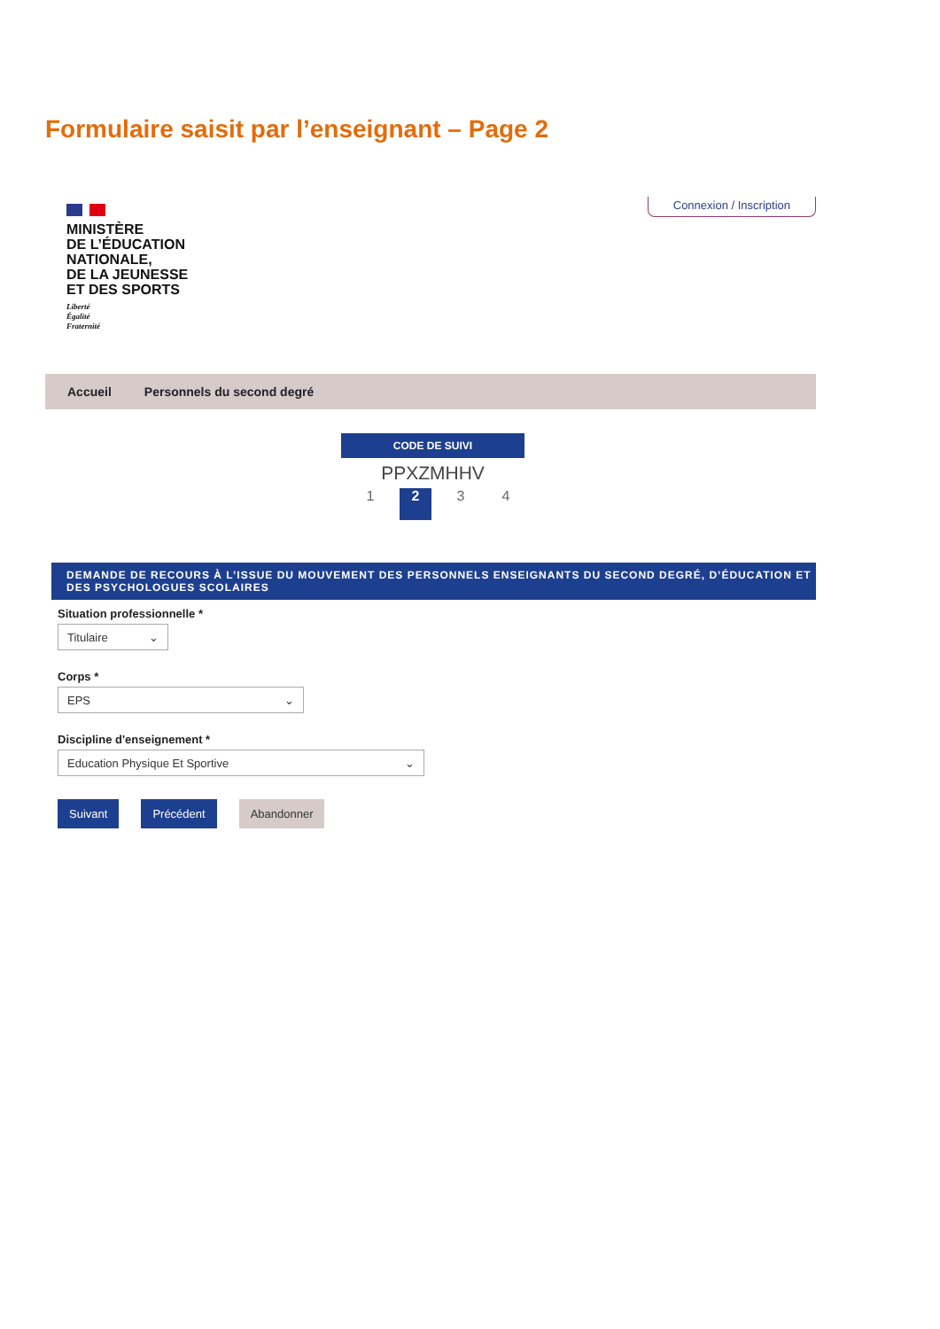Formulaire saisit par l’enseignant – Page 2
MINISTÈRE
DE L’ÉDUCATION
NATIONALE,
DE LA JEUNESSE
ET DES SPORTS
Liberté
Égalité
Fraternité
Connexion / Inscription
Accueil Personnels du second degré
CODE DE SUIVI
PPXZMHHV
1 2 3 4
DEMANDE DE RECOURS À L’ISSUE DU MOUVEMENT DES PERSONNELS ENSEIGNANTS DU SECOND DEGRÉ, D’ÉDUCATION ET DES PSYCHOLOGUES SCOLAIRES
Situation professionnelle *
Titulaire ⌄
Corps *
EPS ⌄
Discipline d'enseignement *
Education Physique Et Sportive ⌄
Suivant Précédent Abandonner